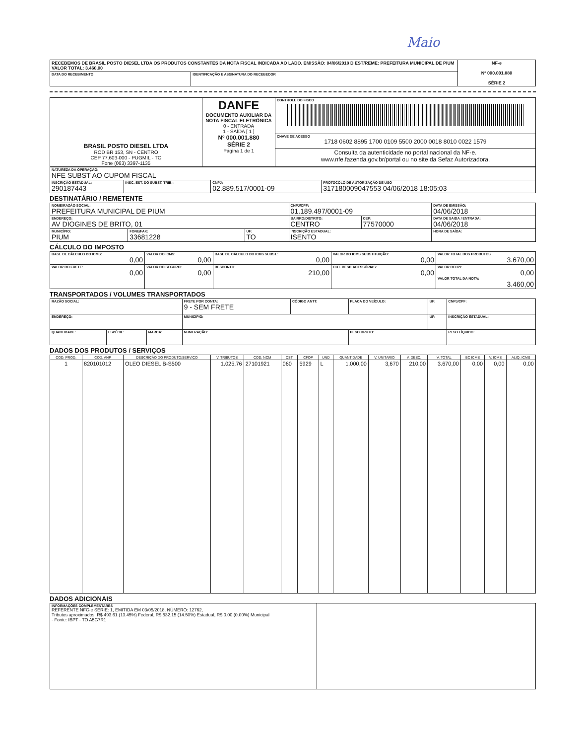Maio
| RECEBEMOS DE BRASIL POSTO DIESEL LTDA OS PRODUTOS CONSTANTES DA NOTA FISCAL INDICADA AO LADO. EMISSÃO: 04/06/2018 D EST/REME: PREFEITURA MUNICIPAL DE PIUM VALOR TOTAL: 3.460,00 | | NF-e Nº 000.001.880 SÉRIE 2 |
| DATA DO RECEBIMENTO | IDENTIFICAÇÃO E ASSINATURA DO RECEBEDOR | |
| BRASIL POSTO DIESEL LTDA ROD BR 153, SN - CENTRO CEP 77.603-000 - PUGMIL - TO Fone (063) 3397-1135 | DANFE DOCUMENTO AUXILIAR DA NOTA FISCAL ELETRÔNICA 0 - ENTRADA 1 - SAÍDA [ 1 ] Nº 000.001.880 SÉRIE 2 Página 1 de 1 | CONTROLE DO FISCO |
| | | CHAVE DE ACESSO 1718 0602 8895 1700 0109 5500 2000 0018 8010 0022 1579 |
| | | Consulta da autenticidade no portal nacional da NF-e. www.nfe.fazenda.gov.br/portal ou no site da Sefaz Autorizadora. |
| NATUREZA DA OPERAÇÃO: NFE SUBST AO CUPOM FISCAL | | | |
| INSCRIÇÃO ESTADUAL: 290187443 | INSC. EST. DO SUBST. TRIB.: | CNPJ: 02.889.517/0001-09 | PROTOCOLO DE AUTORIZAÇÃO DE USO 317180009047553 04/06/2018 18:05:03 |
DESTINATÁRIO / REMETENTE
| NOME/RAZÃO SOCIAL: PREFEITURA MUNICIPAL DE PIUM | | | CNPJ/CPF: 01.189.497/0001-09 | | DATA DE EMISSÃO: 04/06/2018 |
| ENDEREÇO: AV DIOGINES DE BRITO, 01 | | | BAIRRO/DISTRITO: CENTRO | CEP: 77570000 | DATA DE SAIDA / ENTRADA: 04/06/2018 |
| MUNICÍPIO: PIUM | FONE/FAX: 33681228 | UF: TO | INSCRIÇÃO ESTADUAL: ISENTO | | HORA DE SAÍDA: |
CÁLCULO DO IMPOSTO
| BASE DE CÁLCULO DO ICMS: 0,00 | VALOR DO ICMS: 0,00 | BASE DE CÁLCULO DO ICMS SUBST.: 0,00 | VALOR DO ICMS SUBSTITUIÇÃO: 0,00 | VALOR TOTAL DOS PRODUTOS 3.670,00 |
| VALOR DO FRETE: 0,00 | VALOR DO SEGURO: 0,00 | DESCONTO: 210,00 | OUT. DESP. ACESSÓRIAS: 0,00 | VALOR DO IPI: 0,00 VALOR TOTAL DA NOTA: 3.460,00 |
TRANSPORTADOS / VOLUMES TRANSPORTADOS
| RAZÃO SOCIAL: | | | FRETE POR CONTA: 9 - SEM FRETE | CÓDIGO ANTT: | PLACA DO VEÍCULO: | UF: | CNPJ/CPF: |
| ENDEREÇO: | | | MUNICÍPIO: | | | UF: | INSCRIÇÃO ESTADUAL: |
| QUANTIDADE: | ESPÉCIE: | MARCA: | NUMERAÇÃO: | | PESO BRUTO: | | PESO LÍQUIDO: |
DADOS DOS PRODUTOS / SERVIÇOS
| CÓD. PROD. | CÓD. ANP | DESCRIÇÃO DO PRODUTO/SERVIÇO | V. TRIBUTOS | CÓD. NCM | CST | CFOP | UND | QUANTIDADE | V. UNITÁRIO | V. DESC. | V. TOTAL | BC ICMS | V. ICMS | ALIQ. ICMS |
| --- | --- | --- | --- | --- | --- | --- | --- | --- | --- | --- | --- | --- | --- | --- |
| 1 | 820101012 | OLEO DIESEL B-S500 | 1.025,76 | 27101921 | 060 | 5929 | L | 1.000,00 | 3,670 | 210,00 | 3.670,00 | 0,00 | 0,00 | 0,00 |
DADOS ADICIONAIS
| INFORMAÇÕES COMPLEMENTARES REFERENTE NFC-e SÉRIE: 1, EMITIDA EM 03/05/2018, NÚMERO: 12762, Tributos aproximados: R$ 493.61 (13.45%) Federal, R$ 532.15 (14.50%) Estadual, R$ 0.00 (0.00%) Municipal - Fonte: IBPT - TO A5G7R1 | |